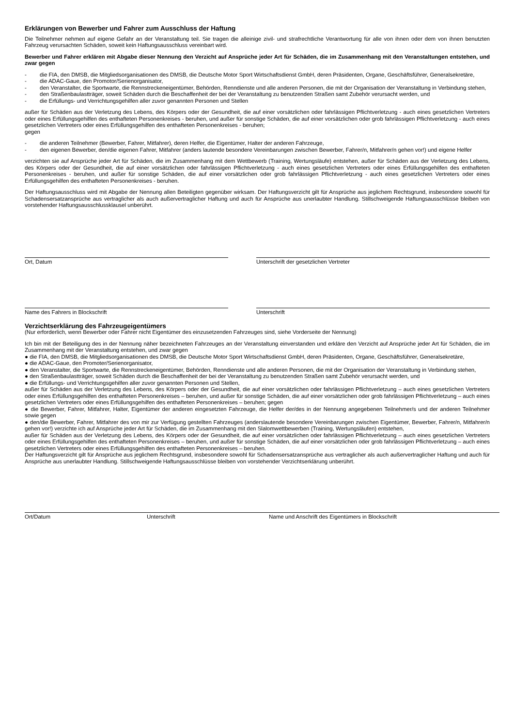Erklärungen von Bewerber und Fahrer zum Ausschluss der Haftung
Die Teilnehmer nehmen auf eigene Gefahr an der Veranstaltung teil. Sie tragen die alleinige zivil- und strafrechtliche Verantwortung für alle von ihnen oder dem von ihnen benutzten Fahrzeug verursachten Schäden, soweit kein Haftungsausschluss vereinbart wird.
Bewerber und Fahrer erklären mit Abgabe dieser Nennung den Verzicht auf Ansprüche jeder Art für Schäden, die im Zusammenhang mit den Veranstaltungen entstehen, und zwar gegen
- die FIA, den DMSB, die Mitgliedsorganisationen des DMSB, die Deutsche Motor Sport Wirtschaftsdienst GmbH, deren Präsidenten, Organe, Geschäftsführer, Generalsekretäre,
- die ADAC-Gaue, den Promotor/Serienorganisator,
- den Veranstalter, die Sportwarte, die Rennstreckeneigentümer, Behörden, Renndienste und alle anderen Personen, die mit der Organisation der Veranstaltung in Verbindung stehen,
- den Straßenbaulastträger, soweit Schäden durch die Beschaffenheit der bei der Veranstaltung zu benutzenden Straßen samt Zubehör verursacht werden, und
- die Erfüllungs- und Verrichtungsgehilfen aller zuvor genannten Personen und Stellen
außer für Schäden aus der Verletzung des Lebens, des Körpers oder der Gesundheit, die auf einer vorsätzlichen oder fahrlässigen Pflichtverletzung - auch eines gesetzlichen Vertreters oder eines Erfüllungsgehilfen des enthafteten Personenkreises - beruhen, und außer für sonstige Schäden, die auf einer vorsätzlichen oder grob fahrlässigen Pflichtverletzung - auch eines gesetzlichen Vertreters oder eines Erfüllungsgehilfen des enthafteten Personenkreises - beruhen;
gegen
- die anderen Teilnehmer (Bewerber, Fahrer, Mitfahrer), deren Helfer, die Eigentümer, Halter der anderen Fahrzeuge,
- den eigenen Bewerber, den/die eigenen Fahrer, Mitfahrer (anders lautende besondere Vereinbarungen zwischen Bewerber, Fahrer/n, Mitfahrer/n gehen vor!) und eigene Helfer
verzichten sie auf Ansprüche jeder Art für Schäden, die im Zusammenhang mit dem Wettbewerb (Training, Wertungsläufe) entstehen, außer für Schäden aus der Verletzung des Lebens, des Körpers oder der Gesundheit, die auf einer vorsätzlichen oder fahrlässigen Pflichtverletzung - auch eines gesetzlichen Vertreters oder eines Erfüllungsgehilfen des enthafteten Personenkreises - beruhen, und außer für sonstige Schäden, die auf einer vorsätzlichen oder grob fahrlässigen Pflichtverletzung - auch eines gesetzlichen Vertreters oder eines Erfüllungsgehilfen des enthafteten Personenkreises - beruhen.
Der Haftungsausschluss wird mit Abgabe der Nennung allen Beteiligten gegenüber wirksam. Der Haftungsverzicht gilt für Ansprüche aus jeglichem Rechtsgrund, insbesondere sowohl für Schadensersatzansprüche aus vertraglicher als auch außervertraglicher Haftung und auch für Ansprüche aus unerlaubter Handlung. Stillschweigende Haftungsausschlüsse bleiben von vorstehender Haftungsausschlussklausel unberührt.
Ort, Datum Unterschrift der gesetzlichen Vertreter
Name des Fahrers in Blockschrift Unterschrift
Verzichtserklärung des Fahrzeugeigentümers
(Nur erforderlich, wenn Bewerber oder Fahrer nicht Eigentümer des einzusetzenden Fahrzeuges sind, siehe Vorderseite der Nennung)
Ich bin mit der Beteiligung des in der Nennung näher bezeichneten Fahrzeuges an der Veranstaltung einverstanden und erkläre den Verzicht auf Ansprüche jeder Art für Schäden, die im Zusammenhang mit der Veranstaltung entstehen, und zwar gegen
● die FIA, den DMSB, die Mitgliedsorganisationen des DMSB, die Deutsche Motor Sport Wirtschaftsdienst GmbH, deren Präsidenten, Organe, Geschäftsführer, Generalsekretäre,
● die ADAC-Gaue, den Promoter/Serienorganisator,
● den Veranstalter, die Sportwarte, die Rennstreckeneigentümer, Behörden, Renndienste und alle anderen Personen, die mit der Organisation der Veranstaltung in Verbindung stehen,
● den Straßenbaulastträger, soweit Schäden durch die Beschaffenheit der bei der Veranstaltung zu benutzenden Straßen samt Zubehör verursacht werden, und
● die Erfüllungs- und Verrichtungsgehilfen aller zuvor genannten Personen und Stellen,
außer für Schäden aus der Verletzung des Lebens, des Körpers oder der Gesundheit, die auf einer vorsätzlichen oder fahrlässigen Pflichtverletzung – auch eines gesetzlichen Vertreters oder eines Erfüllungsgehilfen des enthafteten Personenkreises – beruhen, und außer für sonstige Schäden, die auf einer vorsätzlichen oder grob fahrlässigen Pflichtverletzung – auch eines gesetzlichen Vertreters oder eines Erfüllungsgehilfen des enthafteten Personenkreises – beruhen; gegen
● die Bewerber, Fahrer, Mitfahrer, Halter, Eigentümer der anderen eingesetzten Fahrzeuge, die Helfer der/des in der Nennung angegebenen Teilnehmer/s und der anderen Teilnehmer sowie gegen
● den/die Bewerber, Fahrer, Mitfahrer des von mir zur Verfügung gestellten Fahrzeuges (anderslautende besondere Vereinbarungen zwischen Eigentümer, Bewerber, Fahrer/n, Mitfahrer/n gehen vor!) verzichte ich auf Ansprüche jeder Art für Schäden, die im Zusammenhang mit den Slalomwettbewerben (Training, Wertungsläufen) entstehen,
außer für Schäden aus der Verletzung des Lebens, des Körpers oder der Gesundheit, die auf einer vorsätzlichen oder fahrlässigen Pflichtverletzung – auch eines gesetzlichen Vertreters oder eines Erfüllungsgehilfen des enthafteten Personenkreises – beruhen, und außer für sonstige Schäden, die auf einer vorsätzlichen oder grob fahrlässigen Pflichtverletzung – auch eines gesetzlichen Vertreters oder eines Erfüllungsgehilfen des enthafteten Personenkreises – beruhen.
Der Haftungsverzicht gilt für Ansprüche aus jeglichem Rechtsgrund, insbesondere sowohl für Schadensersatzansprüche aus vertraglicher als auch außervertraglicher Haftung und auch für Ansprüche aus unerlaubter Handlung. Stillschweigende Haftungsausschlüsse bleiben von vorstehender Verzichtserklärung unberührt.
Ort/Datum Unterschrift Name und Anschrift des Eigentümers in Blockschrift